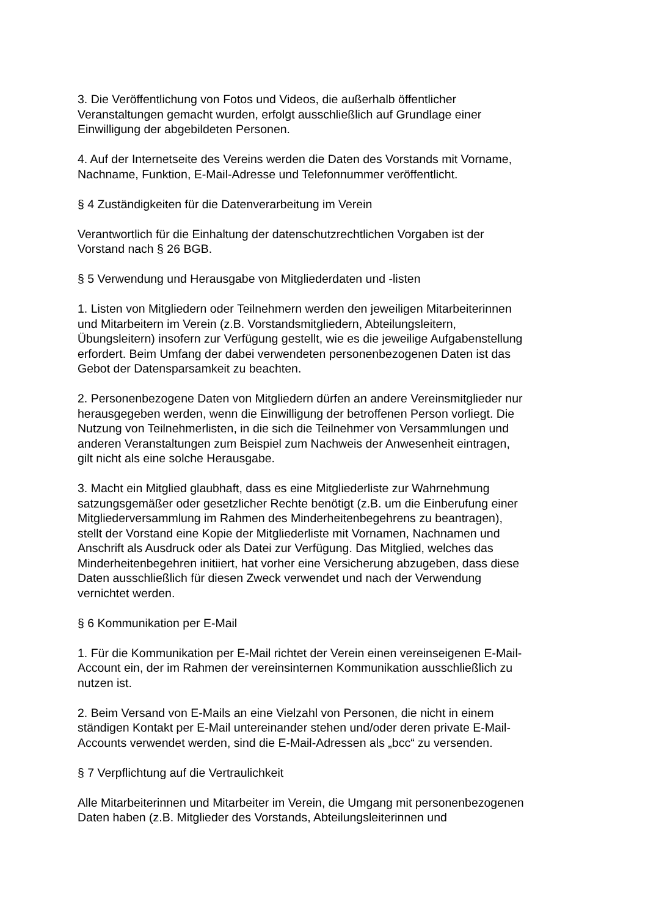3. Die Veröffentlichung von Fotos und Videos, die außerhalb öffentlicher
Veranstaltungen gemacht wurden, erfolgt ausschließlich auf Grundlage einer
Einwilligung der abgebildeten Personen.
4. Auf der Internetseite des Vereins werden die Daten des Vorstands mit Vorname,
Nachname, Funktion, E-Mail-Adresse und Telefonnummer veröffentlicht.
§ 4 Zuständigkeiten für die Datenverarbeitung im Verein
Verantwortlich für die Einhaltung der datenschutzrechtlichen Vorgaben ist der
Vorstand nach § 26 BGB.
§ 5 Verwendung und Herausgabe von Mitgliederdaten und -listen
1. Listen von Mitgliedern oder Teilnehmern werden den jeweiligen Mitarbeiterinnen
und Mitarbeitern im Verein (z.B. Vorstandsmitgliedern, Abteilungsleitern,
Übungsleitern) insofern zur Verfügung gestellt, wie es die jeweilige Aufgabenstellung
erfordert. Beim Umfang der dabei verwendeten personenbezogenen Daten ist das
Gebot der Datensparsamkeit zu beachten.
2. Personenbezogene Daten von Mitgliedern dürfen an andere Vereinsmitglieder nur
herausgegeben werden, wenn die Einwilligung der betroffenen Person vorliegt. Die
Nutzung von Teilnehmerlisten, in die sich die Teilnehmer von Versammlungen und
anderen Veranstaltungen zum Beispiel zum Nachweis der Anwesenheit eintragen,
gilt nicht als eine solche Herausgabe.
3. Macht ein Mitglied glaubhaft, dass es eine Mitgliederliste zur Wahrnehmung
satzungsgemäßer oder gesetzlicher Rechte benötigt (z.B. um die Einberufung einer
Mitgliederversammlung im Rahmen des Minderheitenbegehrens zu beantragen),
stellt der Vorstand eine Kopie der Mitgliederliste mit Vornamen, Nachnamen und
Anschrift als Ausdruck oder als Datei zur Verfügung. Das Mitglied, welches das
Minderheitenbegehren initiiert, hat vorher eine Versicherung abzugeben, dass diese
Daten ausschließlich für diesen Zweck verwendet und nach der Verwendung
vernichtet werden.
§ 6 Kommunikation per E-Mail
1. Für die Kommunikation per E-Mail richtet der Verein einen vereinseigenen E-Mail-
Account ein, der im Rahmen der vereinsinternen Kommunikation ausschließlich zu
nutzen ist.
2. Beim Versand von E-Mails an eine Vielzahl von Personen, die nicht in einem
ständigen Kontakt per E-Mail untereinander stehen und/oder deren private E-Mail-
Accounts verwendet werden, sind die E-Mail-Adressen als „bcc“ zu versenden.
§ 7 Verpflichtung auf die Vertraulichkeit
Alle Mitarbeiterinnen und Mitarbeiter im Verein, die Umgang mit personenbezogenen
Daten haben (z.B. Mitglieder des Vorstands, Abteilungsleiterinnen und